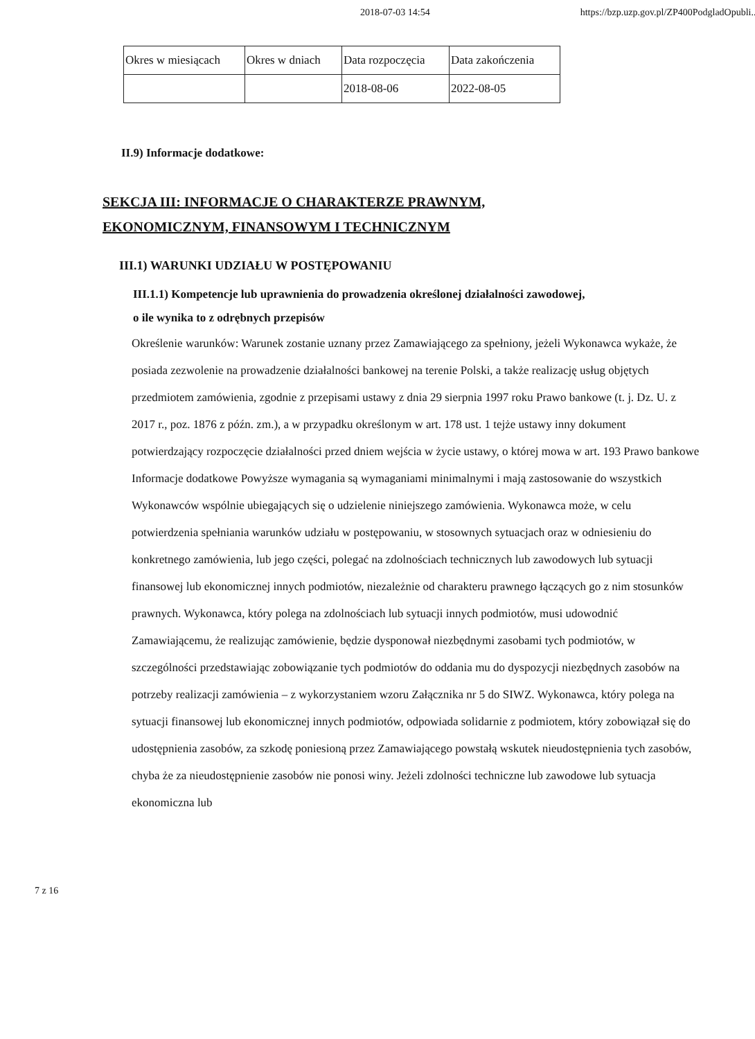2018-07-03 14:54 https://bzp.uzp.gov.pl/ZP400PodgladOpubli...
| Okres w miesiącach | Okres w dniach | Data rozpoczęcia | Data zakończenia |
| --- | --- | --- | --- |
| | | 2018-08-06 | 2022-08-05 |
II.9) Informacje dodatkowe:
SEKCJA III: INFORMACJE O CHARAKTERZE PRAWNYM,
EKONOMICZNYM, FINANSOWYM I TECHNICZNYM
III.1) WARUNKI UDZIAŁU W POSTĘPOWANIU
III.1.1) Kompetencje lub uprawnienia do prowadzenia określonej działalności zawodowej,
o ile wynika to z odrębnych przepisów
Określenie warunków: Warunek zostanie uznany przez Zamawiającego za spełniony, jeżeli Wykonawca wykaże, że posiada zezwolenie na prowadzenie działalności bankowej na terenie Polski, a także realizację usług objętych przedmiotem zamówienia, zgodnie z przepisami ustawy z dnia 29 sierpnia 1997 roku Prawo bankowe (t. j. Dz. U. z 2017 r., poz. 1876 z późn. zm.), a w przypadku określonym w art. 178 ust. 1 tejże ustawy inny dokument potwierdzający rozpoczęcie działalności przed dniem wejścia w życie ustawy, o której mowa w art. 193 Prawo bankowe
Informacje dodatkowe Powyższe wymagania są wymaganiami minimalnymi i mają zastosowanie do wszystkich Wykonawców wspólnie ubiegających się o udzielenie niniejszego zamówienia. Wykonawca może, w celu potwierdzenia spełniania warunków udziału w postępowaniu, w stosownych sytuacjach oraz w odniesieniu do konkretnego zamówienia, lub jego części, polegać na zdolnościach technicznych lub zawodowych lub sytuacji finansowej lub ekonomicznej innych podmiotów, niezależnie od charakteru prawnego łączących go z nim stosunków prawnych. Wykonawca, który polega na zdolnościach lub sytuacji innych podmiotów, musi udowodnić Zamawiającemu, że realizując zamówienie, będzie dysponował niezbędnymi zasobami tych podmiotów, w szczególności przedstawiając zobowiązanie tych podmiotów do oddania mu do dyspozycji niezbędnych zasobów na potrzeby realizacji zamówienia – z wykorzystaniem wzoru Załącznika nr 5 do SIWZ. Wykonawca, który polega na sytuacji finansowej lub ekonomicznej innych podmiotów, odpowiada solidarnie z podmiotem, który zobowiązał się do udostępnienia zasobów, za szkodę poniesioną przez Zamawiającego powstałą wskutek nieudostępnienia tych zasobów, chyba że za nieudostępnienie zasobów nie ponosi winy. Jeżeli zdolności techniczne lub zawodowe lub sytuacja ekonomiczna lub
7 z 16